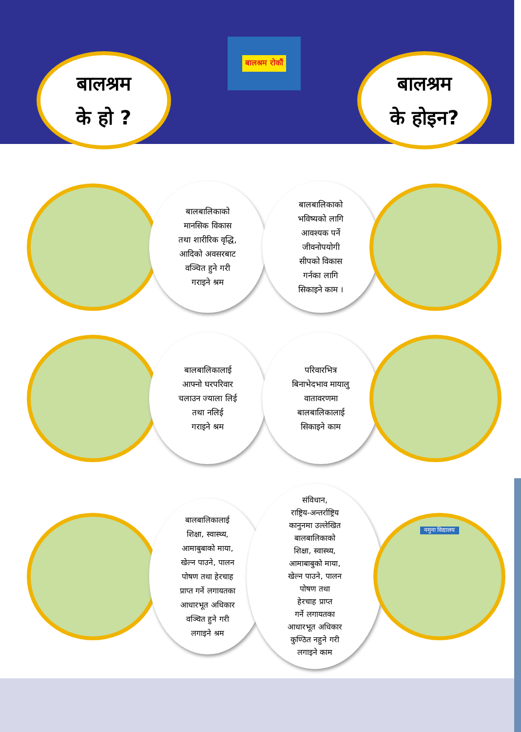बालश्रम
के हो ?
बालश्रम रोकौं
बालश्रम
के होइन?
बालबालिकाको
मानसिक विकास
तथा शारीरिक वृद्धि,
आदिको अवसरबाट
वञ्चित हुने गरी
गराइने श्रम
बालबालिकाको
भविष्यको लागि
आवश्यक पर्ने
जीवनोपयोगी
सीपको विकास
गर्नका लागि
सिकाइने काम ।
बालबालिकालाई
आफ्नो घरपरिवार
चलाउन ज्याला लिई
तथा नलिई
गराइने श्रम
परिवारभित्र
बिनाभेदभाव मायालु
वातावरणमा
बालबालिकालाई
सिकाइने काम
बालबालिकालाई
शिक्षा, स्वास्थ्य,
आमाबुबाको माया,
खेल्न पाउने, पालन
पोषण तथा हेरचाह
प्राप्त गर्ने लगायतका
आधारभूत अधिकार
वञ्चित हुने गरी
लगाइने श्रम
संविधान,
राष्ट्रिय-अन्तर्राष्ट्रिय
कानुनमा उल्लेखित
बालबालिकाको
शिक्षा, स्वास्थ्य,
आमाबाबुको माया,
खेल्न पाउने, पालन
पोषण तथा
हेरचाह प्राप्त
गर्ने लगायतका
आधारभूत अधिकार
कुण्ठित नहुने गरी
लगाइने काम
नमुना विद्यालय